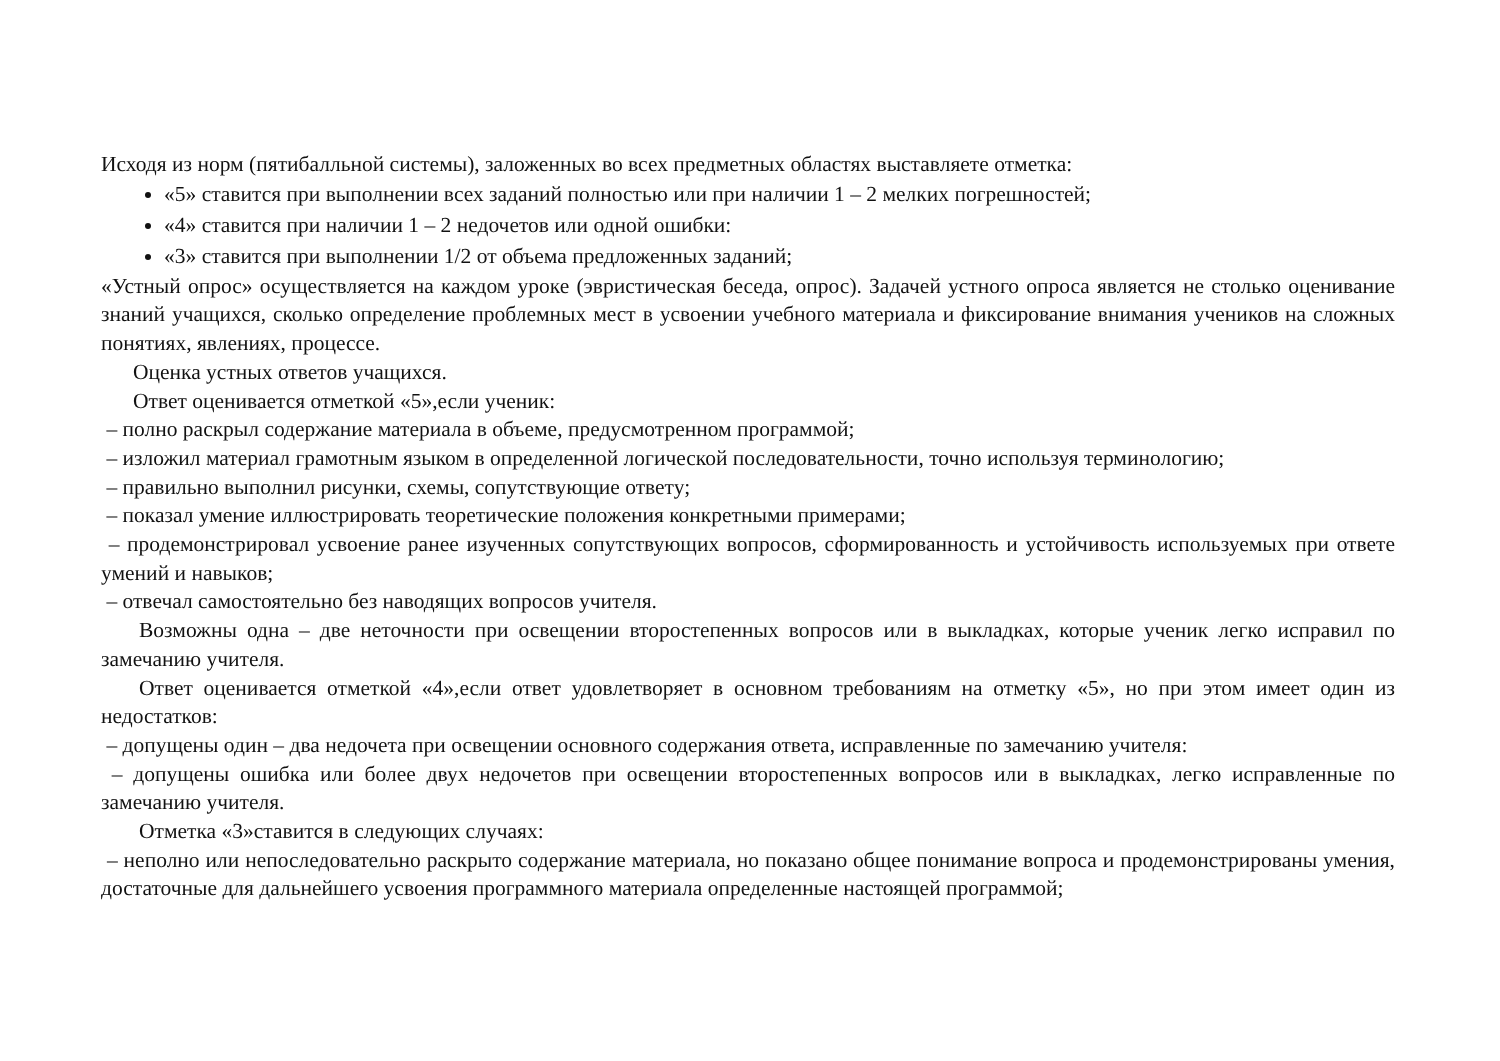Исходя из норм (пятибалльной системы), заложенных во всех предметных областях выставляете отметка:
«5» ставится при выполнении всех заданий полностью или при наличии 1 – 2 мелких погрешностей;
«4» ставится при наличии 1 – 2 недочетов или одной ошибки:
«3» ставится при выполнении 1/2 от объема предложенных заданий;
«Устный опрос» осуществляется на каждом уроке (эвристическая беседа, опрос). Задачей устного опроса является не столько оценивание знаний учащихся, сколько определение проблемных мест в усвоении учебного материала и фиксирование внимания учеников на сложных понятиях, явлениях, процессе.
Оценка устных ответов учащихся.
Ответ оценивается отметкой «5»,если ученик:
– полно раскрыл содержание материала в объеме, предусмотренном программой;
– изложил материал грамотным языком в определенной логической последовательности, точно используя терминологию;
– правильно выполнил рисунки, схемы, сопутствующие ответу;
– показал умение иллюстрировать теоретические положения конкретными примерами;
– продемонстрировал усвоение ранее изученных сопутствующих вопросов, сформированность и устойчивость используемых при ответе умений и навыков;
– отвечал самостоятельно без наводящих вопросов учителя.
Возможны одна – две неточности при освещении второстепенных вопросов или в выкладках, которые ученик легко исправил по замечанию учителя.
Ответ оценивается отметкой «4»,если ответ удовлетворяет в основном требованиям на отметку «5», но при этом имеет один из недостатков:
– допущены один – два недочета при освещении основного содержания ответа, исправленные по замечанию учителя:
– допущены ошибка или более двух недочетов при освещении второстепенных вопросов или в выкладках, легко исправленные по замечанию учителя.
Отметка «3»ставится в следующих случаях:
– неполно или непоследовательно раскрыто содержание материала, но показано общее понимание вопроса и продемонстрированы умения, достаточные для дальнейшего усвоения программного материала определенные настоящей программой;